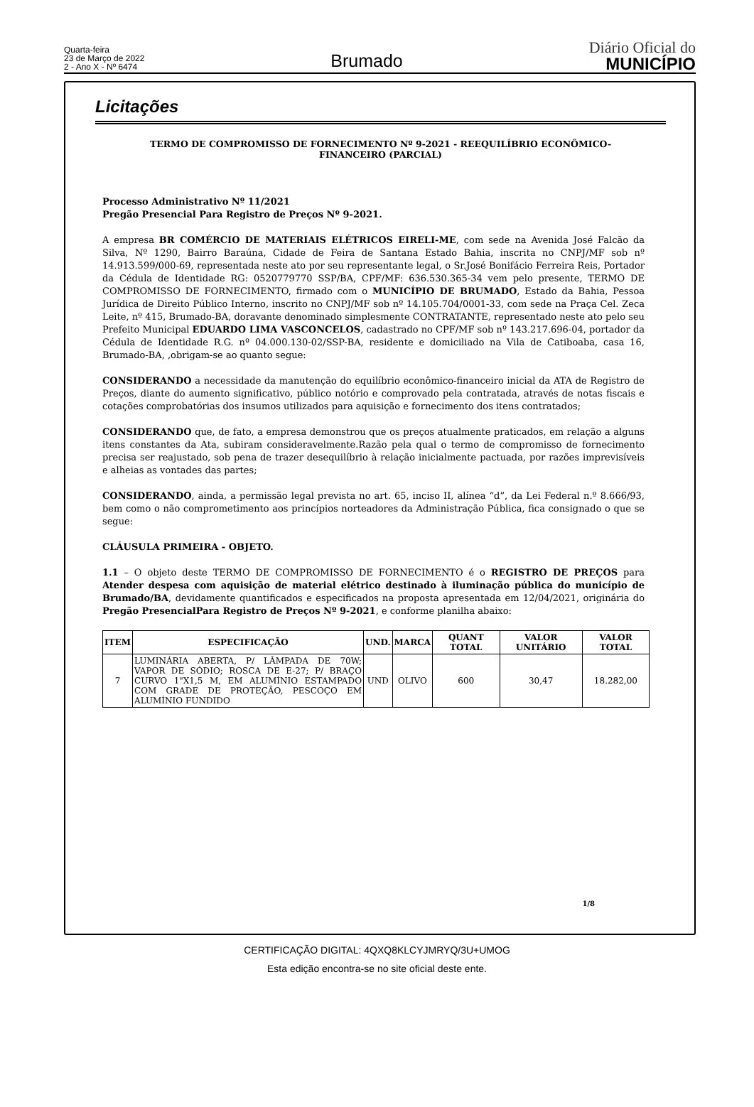Quarta-feira
23 de Março de 2022
2 - Ano X - Nº 6474
Brumado
Diário Oficial do
MUNICÍPIO
Licitações
TERMO DE COMPROMISSO DE FORNECIMENTO Nº 9-2021 - REEQUILÍBRIO ECONÔMICO-FINANCEIRO (PARCIAL)
Processo Administrativo Nº 11/2021
Pregão Presencial Para Registro de Preços Nº 9-2021.
A empresa BR COMÉRCIO DE MATERIAIS ELÉTRICOS EIRELI-ME, com sede na Avenida José Falcão da Silva, Nº 1290, Bairro Baraúna, Cidade de Feira de Santana Estado Bahia, inscrita no CNPJ/MF sob nº 14.913.599/000-69, representada neste ato por seu representante legal, o Sr.José Bonifácio Ferreira Reis, Portador da Cédula de Identidade RG: 0520779770 SSP/BA, CPF/MF: 636.530.365-34 vem pelo presente, TERMO DE COMPROMISSO DE FORNECIMENTO, firmado com o MUNICÍPIO DE BRUMADO, Estado da Bahia, Pessoa Jurídica de Direito Público Interno, inscrito no CNPJ/MF sob nº 14.105.704/0001-33, com sede na Praça Cel. Zeca Leite, nº 415, Brumado-BA, doravante denominado simplesmente CONTRATANTE, representado neste ato pelo seu Prefeito Municipal EDUARDO LIMA VASCONCELOS, cadastrado no CPF/MF sob nº 143.217.696-04, portador da Cédula de Identidade R.G. nº 04.000.130-02/SSP-BA, residente e domiciliado na Vila de Catiboaba, casa 16, Brumado-BA, ,obrigam-se ao quanto segue:
CONSIDERANDO a necessidade da manutenção do equilíbrio econômico-financeiro inicial da ATA de Registro de Preços, diante do aumento significativo, público notório e comprovado pela contratada, através de notas fiscais e cotações comprobatórias dos insumos utilizados para aquisição e fornecimento dos itens contratados;
CONSIDERANDO que, de fato, a empresa demonstrou que os preços atualmente praticados, em relação a alguns itens constantes da Ata, subiram consideravelmente.Razão pela qual o termo de compromisso de fornecimento precisa ser reajustado, sob pena de trazer desequilíbrio à relação inicialmente pactuada, por razões imprevisíveis e alheias as vontades das partes;
CONSIDERANDO, ainda, a permissão legal prevista no art. 65, inciso II, alínea “d”, da Lei Federal n.º 8.666/93, bem como o não comprometimento aos princípios norteadores da Administração Pública, fica consignado o que se segue:
CLÁUSULA PRIMEIRA - OBJETO.
1.1 – O objeto deste TERMO DE COMPROMISSO DE FORNECIMENTO é o REGISTRO DE PREÇOS para Atender despesa com aquisição de material elétrico destinado à iluminação pública do município de Brumado/BA, devidamente quantificados e especificados na proposta apresentada em 12/04/2021, originária do Pregão PresencialPara Registro de Preços Nº 9-2021, e conforme planilha abaixo:
| ITEM | ESPECIFICAÇÃO | UND. | MARCA | QUANT TOTAL | VALOR UNITÁRIO | VALOR TOTAL |
| --- | --- | --- | --- | --- | --- | --- |
| 7 | LUMINÁRIA ABERTA, P/ LÂMPADA DE 70W; VAPOR DE SÓDIO; ROSCA DE E-27; P/ BRAÇO CURVO 1"X1,5 M, EM ALUMÍNIO ESTAMPADO COM GRADE DE PROTEÇÃO, PESCOÇO EM ALUMÍNIO FUNDIDO | UND | OLIVO | 600 | 30,47 | 18.282,00 |
1/8
CERTIFICAÇÃO DIGITAL: 4QXQ8KLCYJMRYQ/3U+UMOG
Esta edição encontra-se no site oficial deste ente.